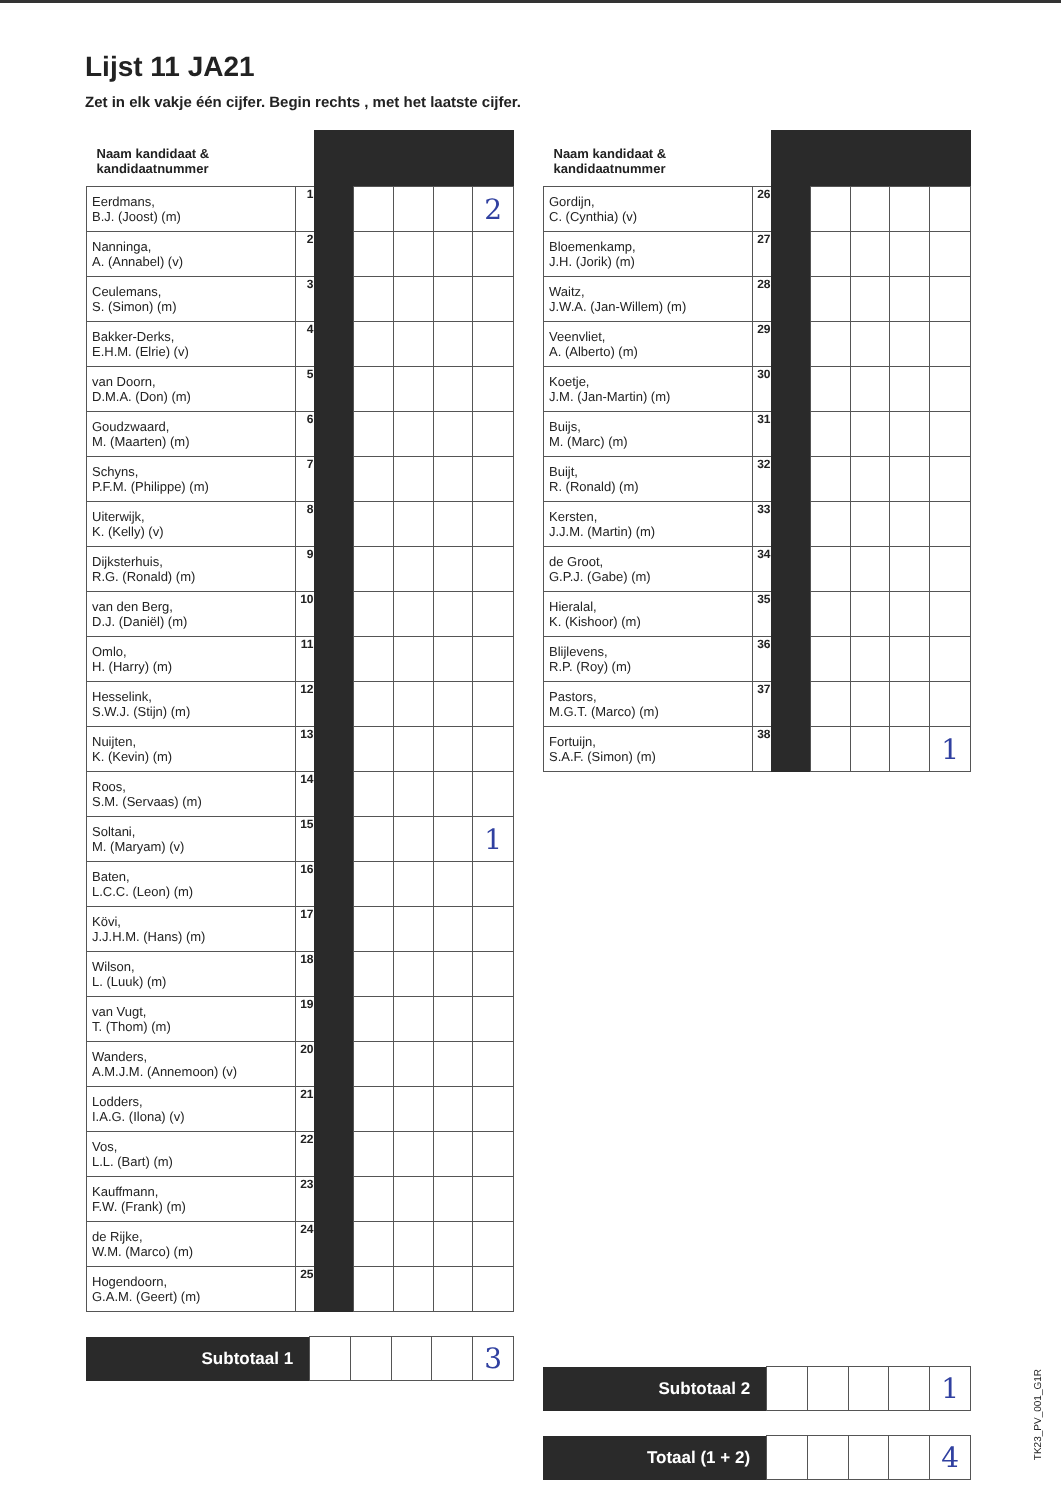Lijst 11 JA21
Zet in elk vakje één cijfer. Begin rechts , met het laatste cijfer.
| Naam kandidaat & kandidaatnummer | | | | | | |
| --- | --- | --- | --- | --- | --- | --- |
| Eerdmans, B.J. (Joost) (m) | 1 | | | | | 2 |
| Nanninga, A. (Annabel) (v) | 2 | | | | | |
| Ceulemans, S. (Simon) (m) | 3 | | | | | |
| Bakker-Derks, E.H.M. (Elrie) (v) | 4 | | | | | |
| van Doorn, D.M.A. (Don) (m) | 5 | | | | | |
| Goudzwaard, M. (Maarten) (m) | 6 | | | | | |
| Schyns, P.F.M. (Philippe) (m) | 7 | | | | | |
| Uiterwijk, K. (Kelly) (v) | 8 | | | | | |
| Dijksterhuis, R.G. (Ronald) (m) | 9 | | | | | |
| van den Berg, D.J. (Daniël) (m) | 10 | | | | | |
| Omlo, H. (Harry) (m) | 11 | | | | | |
| Hesselink, S.W.J. (Stijn) (m) | 12 | | | | | |
| Nuijten, K. (Kevin) (m) | 13 | | | | | |
| Roos, S.M. (Servaas) (m) | 14 | | | | | |
| Soltani, M. (Maryam) (v) | 15 | | | | | 1 |
| Baten, L.C.C. (Leon) (m) | 16 | | | | | |
| Kövi, J.J.H.M. (Hans) (m) | 17 | | | | | |
| Wilson, L. (Luuk) (m) | 18 | | | | | |
| van Vugt, T. (Thom) (m) | 19 | | | | | |
| Wanders, A.M.J.M. (Annemoon) (v) | 20 | | | | | |
| Lodders, I.A.G. (Ilona) (v) | 21 | | | | | |
| Vos, L.L. (Bart) (m) | 22 | | | | | |
| Kauffmann, F.W. (Frank) (m) | 23 | | | | | |
| de Rijke, W.M. (Marco) (m) | 24 | | | | | |
| Hogendoorn, G.A.M. (Geert) (m) | 25 | | | | | |
| Subtotaal 1 | | | | | 3 |
| Naam kandidaat & kandidaatnummer | | | | | | |
| --- | --- | --- | --- | --- | --- | --- |
| Gordijn, C. (Cynthia) (v) | 26 | | | | | |
| Bloemenkamp, J.H. (Jorik) (m) | 27 | | | | | |
| Waitz, J.W.A. (Jan-Willem) (m) | 28 | | | | | |
| Veenvliet, A. (Alberto) (m) | 29 | | | | | |
| Koetje, J.M. (Jan-Martin) (m) | 30 | | | | | |
| Buijs, M. (Marc) (m) | 31 | | | | | |
| Buijt, R. (Ronald) (m) | 32 | | | | | |
| Kersten, J.J.M. (Martin) (m) | 33 | | | | | |
| de Groot, G.P.J. (Gabe) (m) | 34 | | | | | |
| Hieralal, K. (Kishoor) (m) | 35 | | | | | |
| Blijlevens, R.P. (Roy) (m) | 36 | | | | | |
| Pastors, M.G.T. (Marco) (m) | 37 | | | | | |
| Fortuijn, S.A.F. (Simon) (m) | 38 | | | | | 1 |
| Subtotaal 2 | | | | | 1 |
| Totaal (1 + 2) | | | | | 4 |
TK23_PV_001_G1R